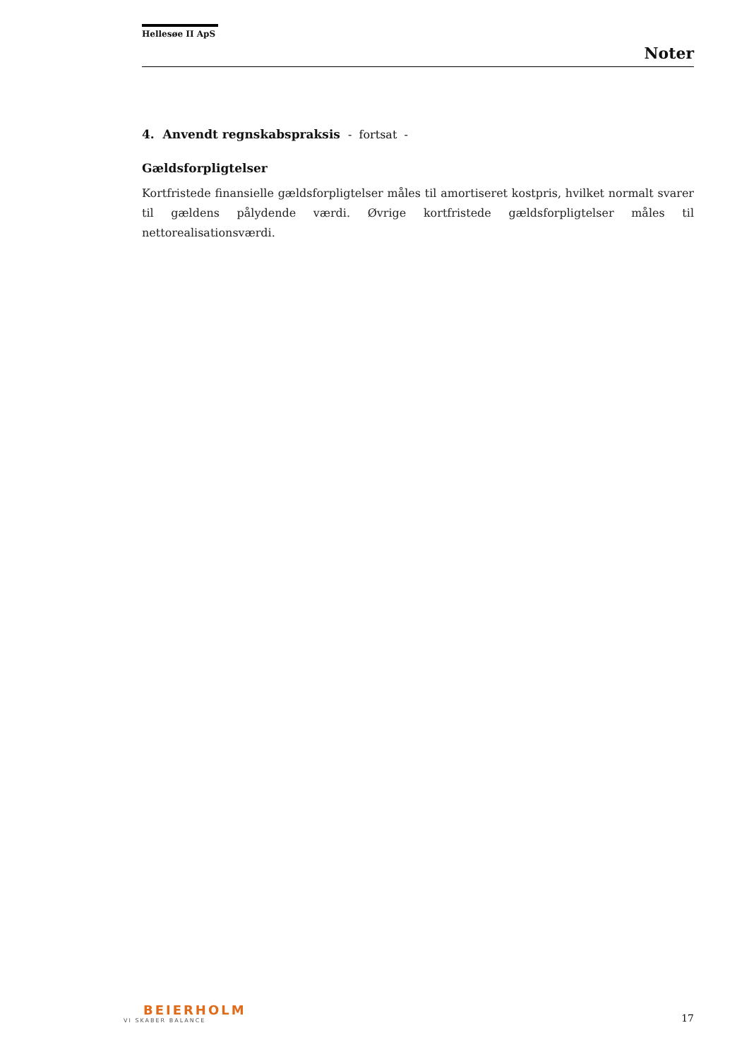Hellesøe II ApS
Noter
4. Anvendt regnskabspraksis - fortsat -
Gældsforpligtelser
Kortfristede finansielle gældsforpligtelser måles til amortiseret kostpris, hvilket normalt svarer til gældens pålydende værdi. Øvrige kortfristede gældsforpligtelser måles til nettorealisationsværdi.
BEIERHOLM
VI SKABER BALANCE
17